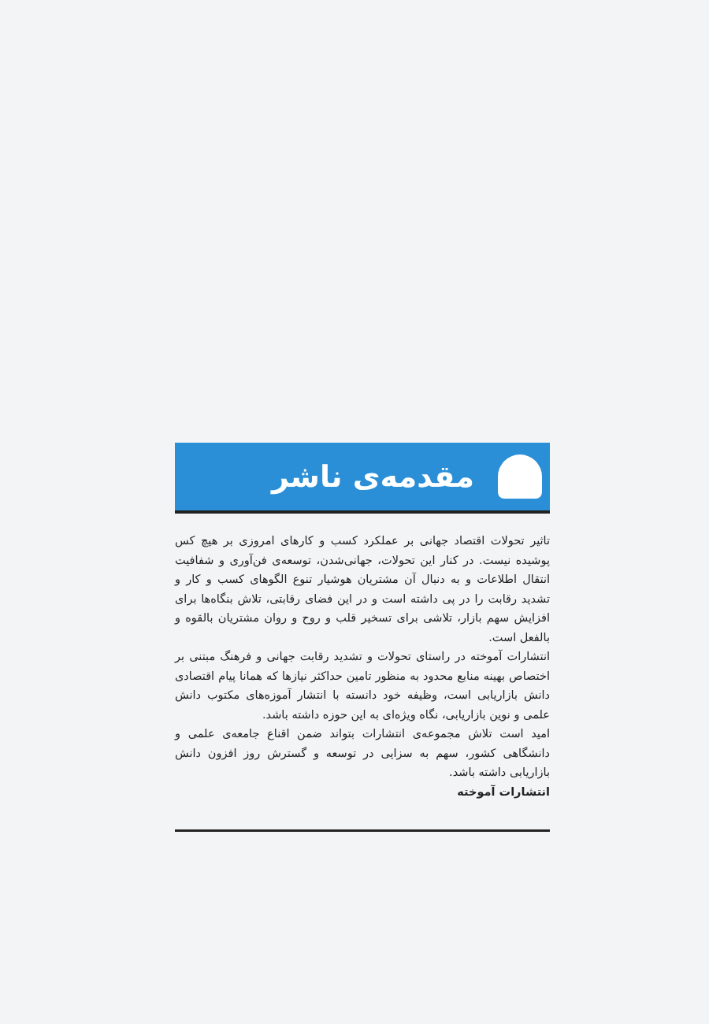مقدمه‌ی ناشر
تاثیر تحولات اقتصاد جهانی بر عملکرد کسب و کارهای امروزی بر هیچ کس پوشیده نیست. در کنار این تحولات، جهانی‌شدن، توسعه‌ی فن‌آوری و شفافیت انتقال اطلاعات و به دنبال آن مشتریان هوشیار تنوع الگوهای کسب و کار و تشدید رقابت را در پی داشته است و در این فضای رقابتی، تلاش بنگاه‌ها برای افزایش سهم بازار، تلاشی برای تسخیر قلب و روح و روان مشتریان بالقوه و بالفعل است.
انتشارات آموخته در راستای تحولات و تشدید رقابت جهانی و فرهنگ مبتنی بر اختصاص بهینه منابع محدود به منظور تامین حداکثر نیازها که همانا پیام اقتصادی دانش بازاریابی است، وظیفه خود دانسته با انتشار آموزه‌های مکتوب دانش علمی و نوین بازاریابی، نگاه ویژه‌ای به این حوزه داشته باشد.
امید است تلاش مجموعه‌ی انتشارات بتواند ضمن اقناع جامعه‌ی علمی و دانشگاهی کشور، سهم به سزایی در توسعه و گسترش روز افزون دانش بازاریابی داشته باشد.
انتشارات آموخته